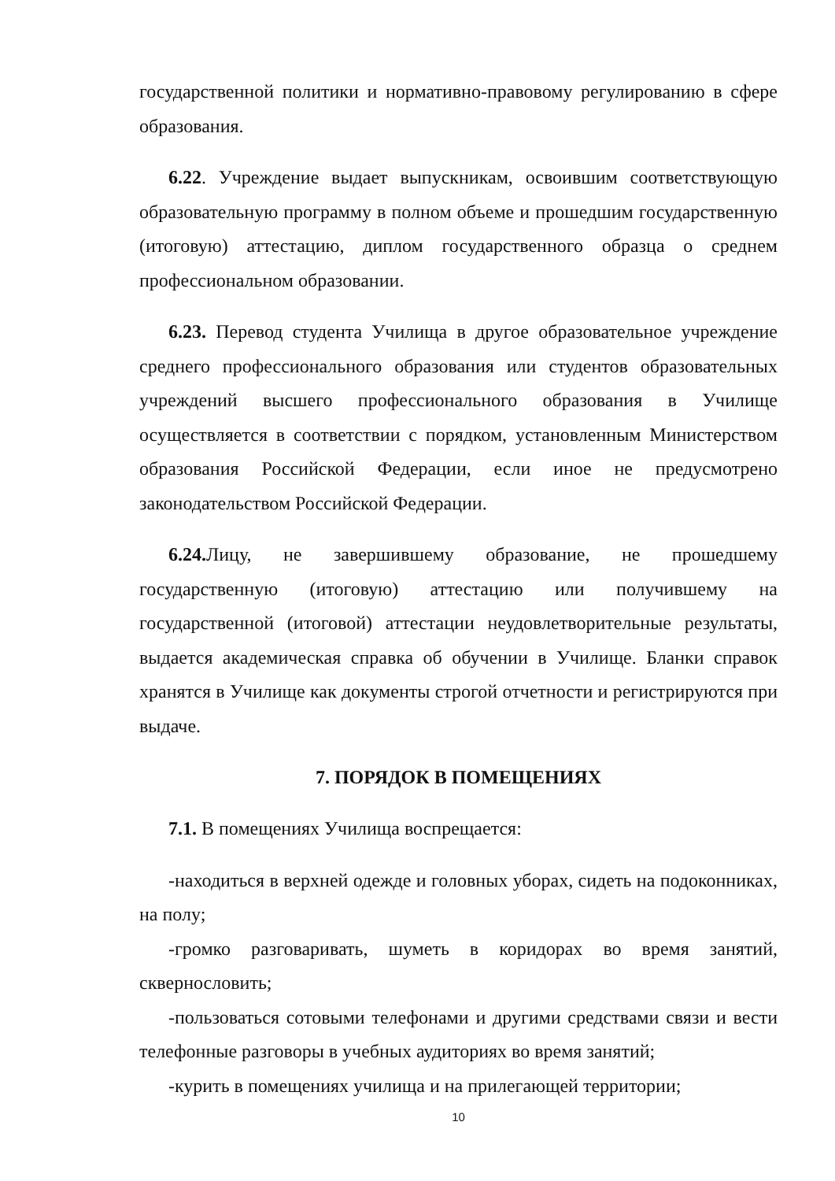государственной политики и нормативно-правовому регулированию в сфере образования.
6.22. Учреждение выдает выпускникам, освоившим соответствующую образовательную программу в полном объеме и прошедшим государственную (итоговую) аттестацию, диплом государственного образца о среднем профессиональном образовании.
6.23. Перевод студента Училища в другое образовательное учреждение среднего профессионального образования или студентов образовательных учреждений высшего профессионального образования в Училище осуществляется в соответствии с порядком, установленным Министерством образования Российской Федерации, если иное не предусмотрено законодательством Российской Федерации.
6.24. Лицу, не завершившему образование, не прошедшему государственную (итоговую) аттестацию или получившему на государственной (итоговой) аттестации неудовлетворительные результаты, выдается академическая справка об обучении в Училище. Бланки справок хранятся в Училище как документы строгой отчетности и регистрируются при выдаче.
7. ПОРЯДОК В ПОМЕЩЕНИЯХ
7.1. В помещениях Училища воспрещается:
-находиться в верхней одежде и головных уборах, сидеть на подоконниках, на полу;
-громко разговаривать, шуметь в коридорах во время занятий, сквернословить;
-пользоваться сотовыми телефонами и другими средствами связи и вести телефонные разговоры в учебных аудиториях во время занятий;
-курить в помещениях училища и на прилегающей территории;
10